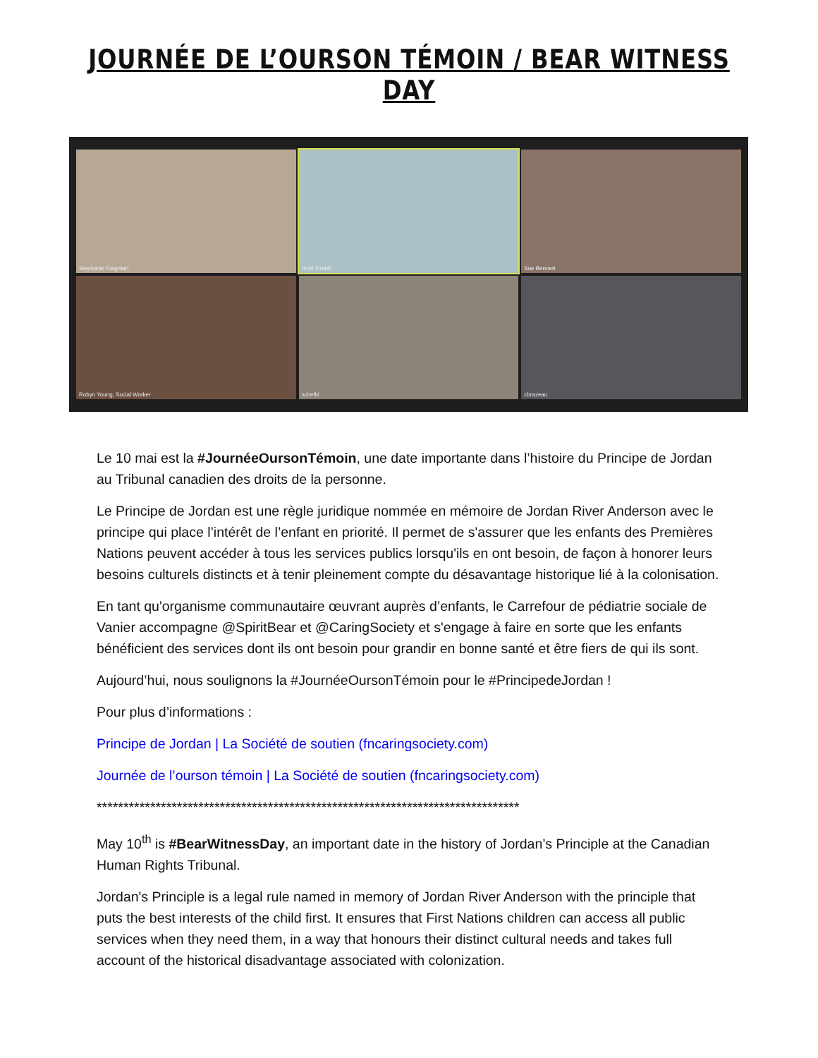JOURNÉE DE L’OURSON TÉMOIN / BEAR WITNESS DAY
Stephanie Fragman
Vicki Trudel
Sue Bennett
Robyn Young, Social Worker
schelbi
cbrazeau
Le 10 mai est la #JournéeOursonTémoin, une date importante dans l’histoire du Principe de Jordan au Tribunal canadien des droits de la personne.
Le Principe de Jordan est une règle juridique nommée en mémoire de Jordan River Anderson avec le principe qui place l’intérêt de l’enfant en priorité. Il permet de s'assurer que les enfants des Premières Nations peuvent accéder à tous les services publics lorsqu'ils en ont besoin, de façon à honorer leurs besoins culturels distincts et à tenir pleinement compte du désavantage historique lié à la colonisation.
En tant qu'organisme communautaire œuvrant auprès d’enfants, le Carrefour de pédiatrie sociale de Vanier accompagne @SpiritBear et @CaringSociety et s'engage à faire en sorte que les enfants bénéficient des services dont ils ont besoin pour grandir en bonne santé et être fiers de qui ils sont.
Aujourd’hui, nous soulignons la #JournéeOursonTémoin pour le #PrincipedeJordan !
Pour plus d’informations :
Principe de Jordan | La Société de soutien (fncaringsociety.com)
Journée de l’ourson témoin | La Société de soutien (fncaringsociety.com)
*******************************************************************************
May 10<sup>th</sup> is #BearWitnessDay, an important date in the history of Jordan’s Principle at the Canadian Human Rights Tribunal.
Jordan's Principle is a legal rule named in memory of Jordan River Anderson with the principle that puts the best interests of the child first. It ensures that First Nations children can access all public services when they need them, in a way that honours their distinct cultural needs and takes full account of the historical disadvantage associated with colonization.